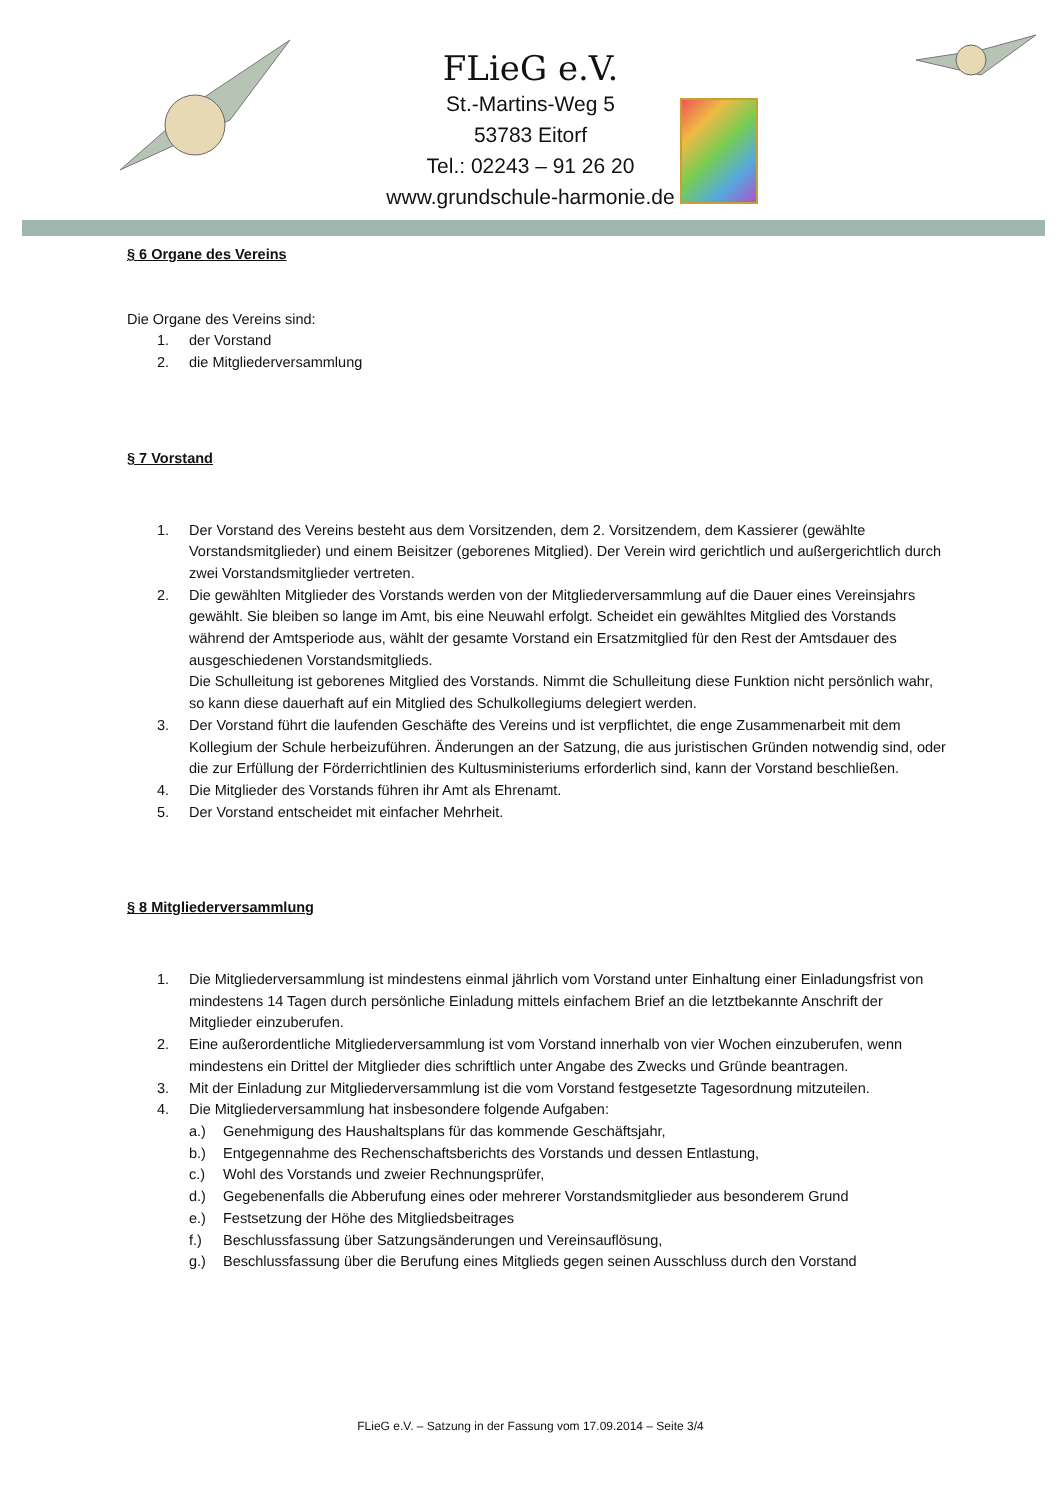FLieG e.V.
St.-Martins-Weg 5
53783 Eitorf
Tel.: 02243 – 91 26 20
www.grundschule-harmonie.de
§ 6 Organe des Vereins
Die Organe des Vereins sind:
1. der Vorstand
2. die Mitgliederversammlung
§ 7 Vorstand
1. Der Vorstand des Vereins besteht aus dem Vorsitzenden, dem 2. Vorsitzendem, dem Kassierer (gewählte Vorstandsmitglieder) und einem Beisitzer (geborenes Mitglied). Der Verein wird gerichtlich und außergerichtlich durch zwei Vorstandsmitglieder vertreten.
2. Die gewählten Mitglieder des Vorstands werden von der Mitgliederversammlung auf die Dauer eines Vereinsjahrs gewählt. Sie bleiben so lange im Amt, bis eine Neuwahl erfolgt. Scheidet ein gewähltes Mitglied des Vorstands während der Amtsperiode aus, wählt der gesamte Vorstand ein Ersatzmitglied für den Rest der Amtsdauer des ausgeschiedenen Vorstandsmitglieds.
Die Schulleitung ist geborenes Mitglied des Vorstands. Nimmt die Schulleitung diese Funktion nicht persönlich wahr, so kann diese dauerhaft auf ein Mitglied des Schulkollegiums delegiert werden.
3. Der Vorstand führt die laufenden Geschäfte des Vereins und ist verpflichtet, die enge Zusammenarbeit mit dem Kollegium der Schule herbeizuführen. Änderungen an der Satzung, die aus juristischen Gründen notwendig sind, oder die zur Erfüllung der Förderrichtlinien des Kultusministeriums erforderlich sind, kann der Vorstand beschließen.
4. Die Mitglieder des Vorstands führen ihr Amt als Ehrenamt.
5. Der Vorstand entscheidet mit einfacher Mehrheit.
§ 8 Mitgliederversammlung
1. Die Mitgliederversammlung ist mindestens einmal jährlich vom Vorstand unter Einhaltung einer Einladungsfrist von mindestens 14 Tagen durch persönliche Einladung mittels einfachem Brief an die letztbekannte Anschrift der Mitglieder einzuberufen.
2. Eine außerordentliche Mitgliederversammlung ist vom Vorstand innerhalb von vier Wochen einzuberufen, wenn mindestens ein Drittel der Mitglieder dies schriftlich unter Angabe des Zwecks und Gründe beantragen.
3. Mit der Einladung zur Mitgliederversammlung ist die vom Vorstand festgesetzte Tagesordnung mitzuteilen.
4. Die Mitgliederversammlung hat insbesondere folgende Aufgaben:
a.) Genehmigung des Haushaltsplans für das kommende Geschäftsjahr,
b.) Entgegennahme des Rechenschaftsberichts des Vorstands und dessen Entlastung,
c.) Wohl des Vorstands und zweier Rechnungsprüfer,
d.) Gegebenenfalls die Abberufung eines oder mehrerer Vorstandsmitglieder aus besonderem Grund
e.) Festsetzung der Höhe des Mitgliedsbeitrages
f.) Beschlussfassung über Satzungsänderungen und Vereinsauflösung,
g.) Beschlussfassung über die Berufung eines Mitglieds gegen seinen Ausschluss durch den Vorstand
FLieG e.V. – Satzung in der Fassung vom 17.09.2014 – Seite 3/4